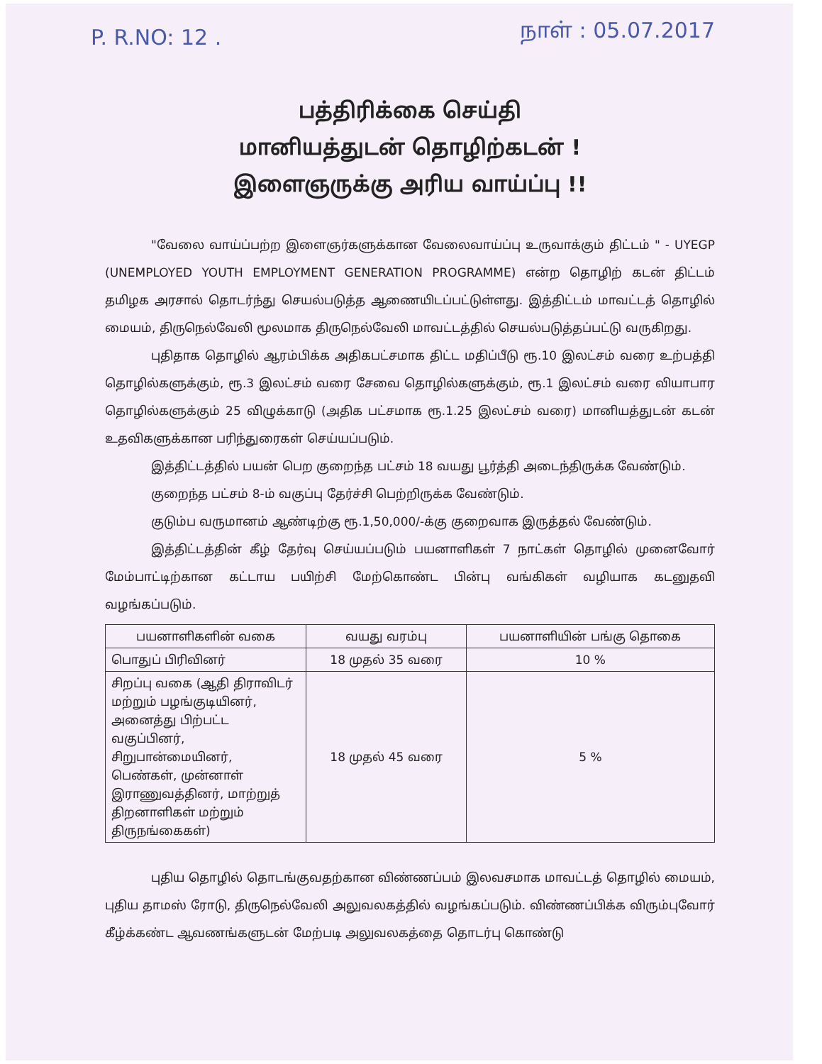P. R.NO: 12 . நாள் : 05.07.2017
பத்திரிக்கை செய்தி
மானியத்துடன் தொழிற்கடன் !
இளைஞருக்கு அரிய வாய்ப்பு !!
"வேலை வாய்ப்பற்ற இளைஞர்களுக்கான வேலைவாய்ப்பு உருவாக்கும் திட்டம் " - UYEGP (UNEMPLOYED YOUTH EMPLOYMENT GENERATION PROGRAMME) என்ற தொழிற் கடன் திட்டம் தமிழக அரசால் தொடர்ந்து செயல்படுத்த ஆணையிடப்பட்டுள்ளது. இத்திட்டம் மாவட்டத் தொழில் மையம், திருநெல்வேலி மூலமாக திருநெல்வேலி மாவட்டத்தில் செயல்படுத்தப்பட்டு வருகிறது.
புதிதாக தொழில் ஆரம்பிக்க அதிகபட்சமாக திட்ட மதிப்பீடு ரூ.10 இலட்சம் வரை உற்பத்தி தொழில்களுக்கும், ரூ.3 இலட்சம் வரை சேவை தொழில்களுக்கும், ரூ.1 இலட்சம் வரை வியாபார தொழில்களுக்கும் 25 விழுக்காடு (அதிக பட்சமாக ரூ.1.25 இலட்சம் வரை) மானியத்துடன் கடன் உதவிகளுக்கான பரிந்துரைகள் செய்யப்படும்.
இத்திட்டத்தில் பயன் பெற குறைந்த பட்சம் 18 வயது பூர்த்தி அடைந்திருக்க வேண்டும்.
குறைந்த பட்சம் 8-ம் வகுப்பு தேர்ச்சி பெற்றிருக்க வேண்டும்.
குடும்ப வருமானம் ஆண்டிற்கு ரூ.1,50,000/-க்கு குறைவாக இருத்தல் வேண்டும்.
இத்திட்டத்தின் கீழ் தேர்வு செய்யப்படும் பயனாளிகள் 7 நாட்கள் தொழில் முனைவோர் மேம்பாட்டிற்கான கட்டாய பயிற்சி மேற்கொண்ட பின்பு வங்கிகள் வழியாக கடனுதவி வழங்கப்படும்.
| பயனாளிகளின் வகை | வயது வரம்பு | பயனாளியின் பங்கு தொகை |
| --- | --- | --- |
| பொதுப் பிரிவினர் | 18 முதல் 35 வரை | 10 % |
| சிறப்பு வகை (ஆதி திராவிடர் மற்றும் பழங்குடியினர், அனைத்து பிற்பட்ட வகுப்பினர், சிறுபான்மையினர், பெண்கள், முன்னாள் இராணுவத்தினர், மாற்றுத் திறனாளிகள் மற்றும் திருநங்கைகள்) | 18 முதல் 45 வரை | 5 % |
புதிய தொழில் தொடங்குவதற்கான விண்ணப்பம் இலவசமாக மாவட்டத் தொழில் மையம், புதிய தாமஸ் ரோடு, திருநெல்வேலி அலுவலகத்தில் வழங்கப்படும். விண்ணப்பிக்க விரும்புவோர் கீழ்க்கண்ட ஆவணங்களுடன் மேற்படி அலுவலகத்தை தொடர்பு கொண்டு